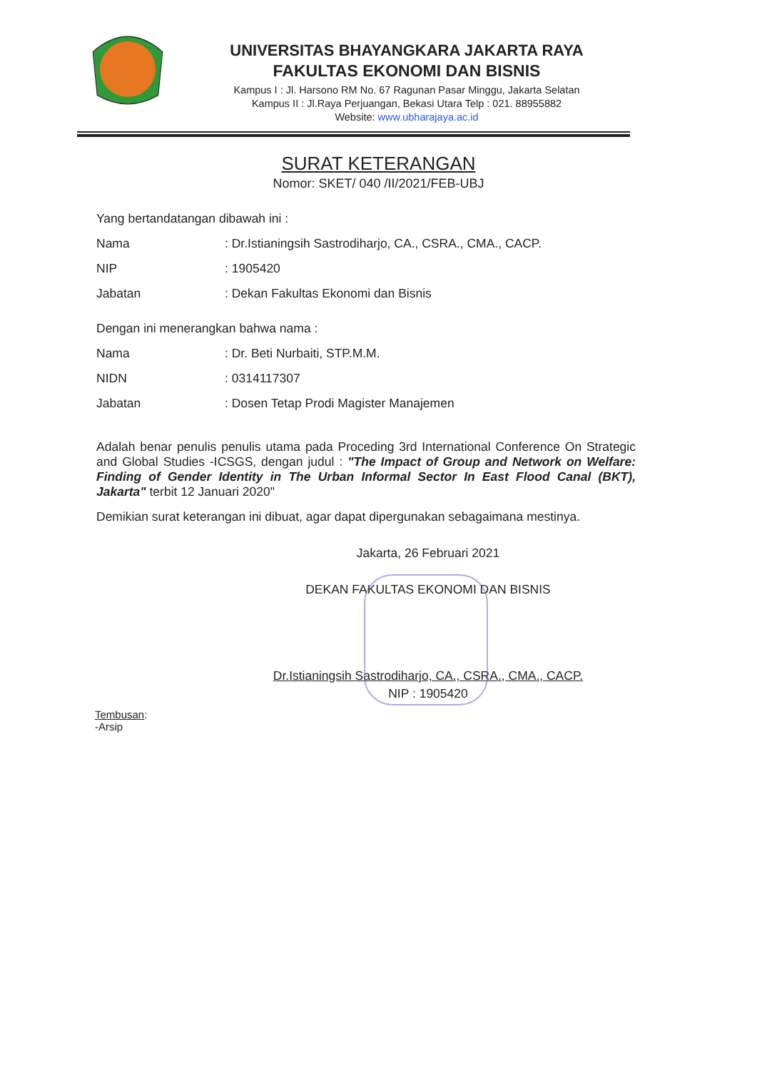UNIVERSITAS BHAYANGKARA JAKARTA RAYA
FAKULTAS EKONOMI DAN BISNIS
Kampus I : Jl. Harsono RM No. 67 Ragunan Pasar Minggu, Jakarta Selatan
Kampus II : Jl.Raya Perjuangan, Bekasi Utara Telp : 021. 88955882
Website: www.ubharajaya.ac.id
SURAT KETERANGAN
Nomor: SKET/ 040 /II/2021/FEB-UBJ
Yang bertandatangan dibawah ini :
Nama: Dr.Istianingsih Sastrodiharjo, CA., CSRA., CMA., CACP.
NIP: 1905420
Jabatan: Dekan Fakultas Ekonomi dan Bisnis
Dengan ini menerangkan bahwa nama :
Nama: Dr. Beti Nurbaiti, STP.M.M.
NIDN: 0314117307
Jabatan: Dosen Tetap Prodi Magister Manajemen
Adalah benar penulis penulis utama pada Proceding 3rd International Conference On Strategic and Global Studies -ICSGS, dengan judul : "The Impact of Group and Network on Welfare: Finding of Gender Identity in The Urban Informal Sector In East Flood Canal (BKT), Jakarta" terbit 12 Januari 2020"
Demikian surat keterangan ini dibuat, agar dapat dipergunakan sebagaimana mestinya.
Jakarta, 26 Februari 2021
DEKAN FAKULTAS EKONOMI DAN BISNIS
Dr.Istianingsih Sastrodiharjo, CA., CSRA., CMA., CACP.
NIP : 1905420
Tembusan:
-Arsip